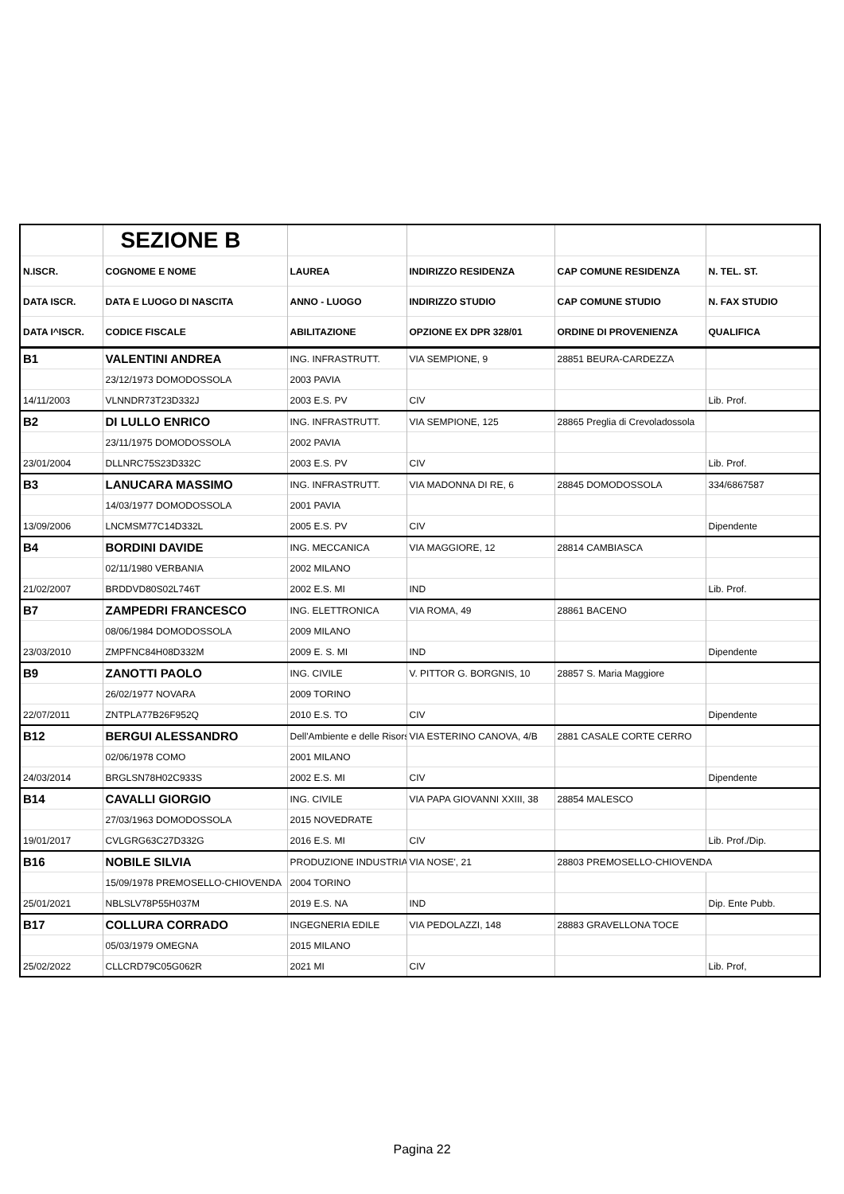| | SEZIONE B | | | | |
| N.ISCR. | COGNOME E NOME | LAUREA | INDIRIZZO RESIDENZA | CAP COMUNE RESIDENZA | N. TEL. ST. |
| DATA ISCR. | DATA E LUOGO DI NASCITA | ANNO - LUOGO | INDIRIZZO STUDIO | CAP COMUNE STUDIO | N. FAX STUDIO |
| DATA I^ISCR. | CODICE FISCALE | ABILITAZIONE | OPZIONE EX DPR 328/01 | ORDINE DI PROVENIENZA | QUALIFICA |
| B1 | VALENTINI ANDREA | ING. INFRASTRUTT. | VIA SEMPIONE, 9 | 28851 BEURA-CARDEZZA | |
| | 23/12/1973 DOMODOSSOLA | 2003 PAVIA | | | |
| 14/11/2003 | VLNNDR73T23D332J | 2003 E.S. PV | CIV | | Lib. Prof. |
| B2 | DI LULLO ENRICO | ING. INFRASTRUTT. | VIA SEMPIONE, 125 | 28865 Preglia di Crevoladossola | |
| | 23/11/1975 DOMODOSSOLA | 2002 PAVIA | | | |
| 23/01/2004 | DLLNRC75S23D332C | 2003 E.S. PV | CIV | | Lib. Prof. |
| B3 | LANUCARA MASSIMO | ING. INFRASTRUTT. | VIA MADONNA DI RE, 6 | 28845 DOMODOSSOLA | 334/6867587 |
| | 14/03/1977 DOMODOSSOLA | 2001 PAVIA | | | |
| 13/09/2006 | LNCMSM77C14D332L | 2005 E.S. PV | CIV | | Dipendente |
| B4 | BORDINI DAVIDE | ING. MECCANICA | VIA MAGGIORE, 12 | 28814 CAMBIASCA | |
| | 02/11/1980 VERBANIA | 2002 MILANO | | | |
| 21/02/2007 | BRDDVD80S02L746T | 2002 E.S. MI | IND | | Lib. Prof. |
| B7 | ZAMPEDRI FRANCESCO | ING. ELETTRONICA | VIA ROMA, 49 | 28861 BACENO | |
| | 08/06/1984 DOMODOSSOLA | 2009 MILANO | | | |
| 23/03/2010 | ZMPFNC84H08D332M | 2009 E. S. MI | IND | | Dipendente |
| B9 | ZANOTTI PAOLO | ING. CIVILE | V. PITTOR G. BORGNIS, 10 | 28857 S. Maria Maggiore | |
| | 26/02/1977 NOVARA | 2009 TORINO | | | |
| 22/07/2011 | ZNTPLA77B26F952Q | 2010 E.S. TO | CIV | | Dipendente |
| B12 | BERGUI ALESSANDRO | Dell'Ambiente e delle Risors | VIA ESTERINO CANOVA, 4/B | 2881 CASALE CORTE CERRO | |
| | 02/06/1978 COMO | 2001 MILANO | | | |
| 24/03/2014 | BRGLSN78H02C933S | 2002 E.S. MI | CIV | | Dipendente |
| B14 | CAVALLI GIORGIO | ING. CIVILE | VIA PAPA GIOVANNI XXIII, 38 | 28854 MALESCO | |
| | 27/03/1963 DOMODOSSOLA | 2015 NOVEDRATE | | | |
| 19/01/2017 | CVLGRG63C27D332G | 2016 E.S. MI | CIV | | Lib. Prof./Dip. |
| B16 | NOBILE SILVIA | PRODUZIONE INDUSTRIA | VIA NOSE', 21 | 28803 PREMOSELLO-CHIOVENDA | |
| | 15/09/1978 PREMOSELLO-CHIOVENDA | 2004 TORINO | | | |
| 25/01/2021 | NBLSLV78P55H037M | 2019 E.S. NA | IND | | Dip. Ente Pubb. |
| B17 | COLLURA CORRADO | INGEGNERIA EDILE | VIA PEDOLAZZI, 148 | 28883 GRAVELLONA TOCE | |
| | 05/03/1979 OMEGNA | 2015 MILANO | | | |
| 25/02/2022 | CLLCRD79C05G062R | 2021 MI | CIV | | Lib. Prof, |
Pagina 22